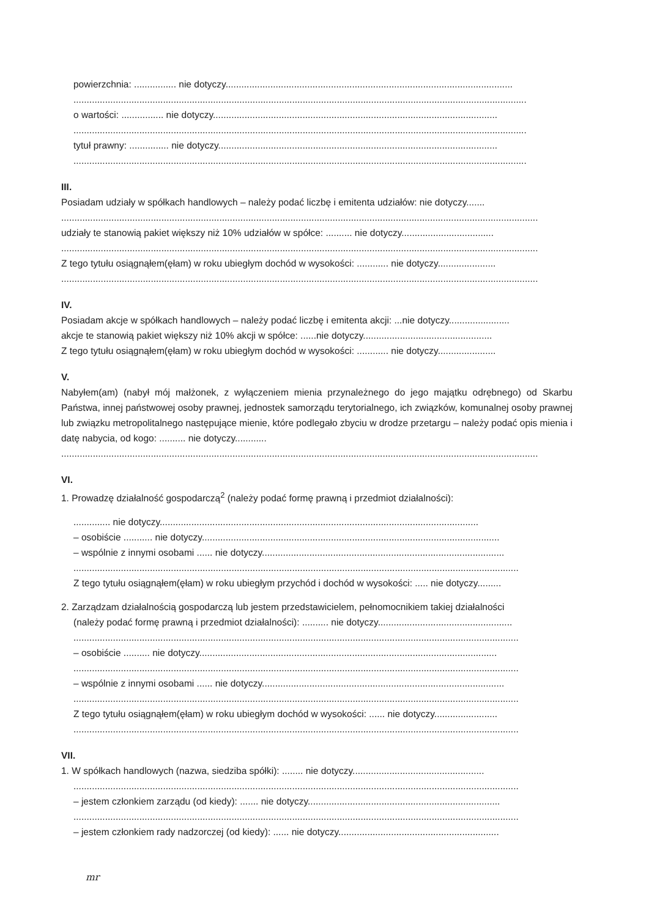powierzchnia: ................ nie dotyczy.............................................................................................................
............................................................................................................................................................................
o wartości: ................ nie dotyczy............................................................................................................
............................................................................................................................................................................
tytuł prawny: ............... nie dotyczy..........................................................................................................
............................................................................................................................................................................
III.
Posiadam udziały w spółkach handlowych – należy podać liczbę i emitenta udziałów: nie dotyczy.......
.....................................................................................................................................................................................
udziały te stanowią pakiet większy niż 10% udziałów w spółce: .......... nie dotyczy...................................
.....................................................................................................................................................................................
Z tego tytułu osiągnąłem(ęłam) w roku ubiegłym dochód w wysokości: ............ nie dotyczy......................
.....................................................................................................................................................................................
IV.
Posiadam akcje w spółkach handlowych – należy podać liczbę i emitenta akcji: ...nie dotyczy.......................
akcje te stanowią pakiet większy niż 10% akcji w spółce: ......nie dotyczy.................................................
Z tego tytułu osiągnąłem(ęłam) w roku ubiegłym dochód w wysokości: ............ nie dotyczy......................
V.
Nabyłem(am) (nabył mój małżonek, z wyłączeniem mienia przynależnego do jego majątku odrębnego) od Skarbu Państwa, innej państwowej osoby prawnej, jednostek samorządu terytorialnego, ich związków, komunalnej osoby prawnej lub związku metropolitalnego następujące mienie, które podlegało zbyciu w drodze przetargu – należy podać opis mienia i datę nabycia, od kogo: .......... nie dotyczy............
.....................................................................................................................................................................................
VI.
1. Prowadzę działalność gospodarczą<sup>2</sup> (należy podać formę prawną i przedmiot działalności):
.............. nie dotyczy.........................................................................................................................
– osobiście ........... nie dotyczy.................................................................................................................
– wspólnie z innymi osobami ...... nie dotyczy............................................................................................
.........................................................................................................................................................................
Z tego tytułu osiągnąłem(ęłam) w roku ubiegłym przychód i dochód w wysokości: ..... nie dotyczy.........
2. Zarządzam działalnością gospodarczą lub jestem przedstawicielem, pełnomocnikiem takiej działalności
(należy podać formę prawną i przedmiot działalności): .......... nie dotyczy...................................................
.........................................................................................................................................................................
– osobiście .......... nie dotyczy.................................................................................................................
.........................................................................................................................................................................
– wspólnie z innymi osobami ...... nie dotyczy............................................................................................
.........................................................................................................................................................................
Z tego tytułu osiągnąłem(ęłam) w roku ubiegłym dochód w wysokości: ...... nie dotyczy........................
.........................................................................................................................................................................
VII.
1. W spółkach handlowych (nazwa, siedziba spółki): ........ nie dotyczy..................................................
.........................................................................................................................................................................
– jestem członkiem zarządu (od kiedy): ....... nie dotyczy.........................................................................
.........................................................................................................................................................................
– jestem członkiem rady nadzorczej (od kiedy): ...... nie dotyczy.............................................................
mr